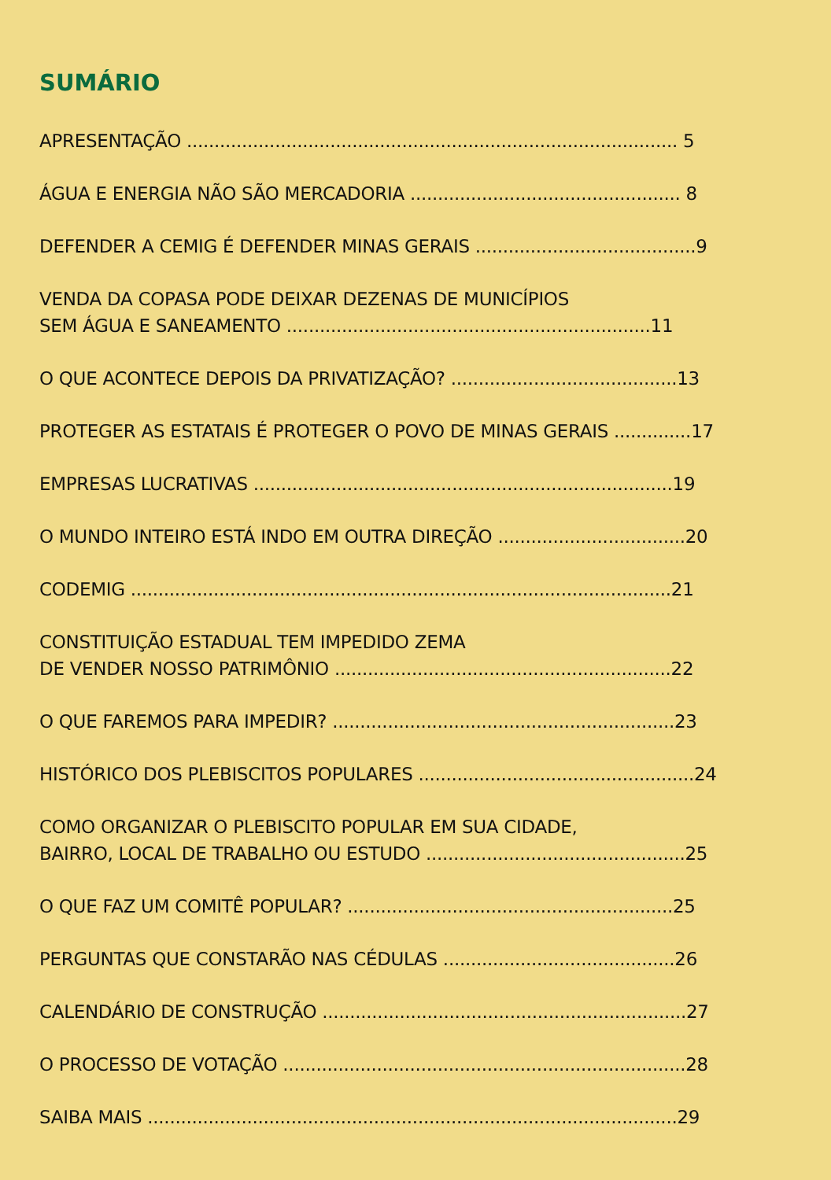SUMÁRIO
APRESENTAÇÃO ......................................................................................... 5
ÁGUA E ENERGIA NÃO SÃO MERCADORIA ................................................. 8
DEFENDER A CEMIG É DEFENDER MINAS GERAIS ........................................9
VENDA DA COPASA PODE DEIXAR DEZENAS DE MUNICÍPIOS
SEM ÁGUA E SANEAMENTO ..................................................................11
O QUE ACONTECE DEPOIS DA PRIVATIZAÇÃO? .........................................13
PROTEGER AS ESTATAIS É PROTEGER O POVO DE MINAS GERAIS ..............17
EMPRESAS LUCRATIVAS ............................................................................19
O MUNDO INTEIRO ESTÁ INDO EM OUTRA DIREÇÃO ..................................20
CODEMIG ..................................................................................................21
CONSTITUIÇÃO ESTADUAL TEM IMPEDIDO ZEMA
DE VENDER NOSSO PATRIMÔNIO .............................................................22
O QUE FAREMOS PARA IMPEDIR? ..............................................................23
HISTÓRICO DOS PLEBISCITOS POPULARES ..................................................24
COMO ORGANIZAR O PLEBISCITO POPULAR EM SUA CIDADE,
BAIRRO, LOCAL DE TRABALHO OU ESTUDO ...............................................25
O QUE FAZ UM COMITÊ POPULAR? ...........................................................25
PERGUNTAS QUE CONSTARÃO NAS CÉDULAS ..........................................26
CALENDÁRIO DE CONSTRUÇÃO ..................................................................27
O PROCESSO DE VOTAÇÃO .........................................................................28
SAIBA MAIS ................................................................................................29